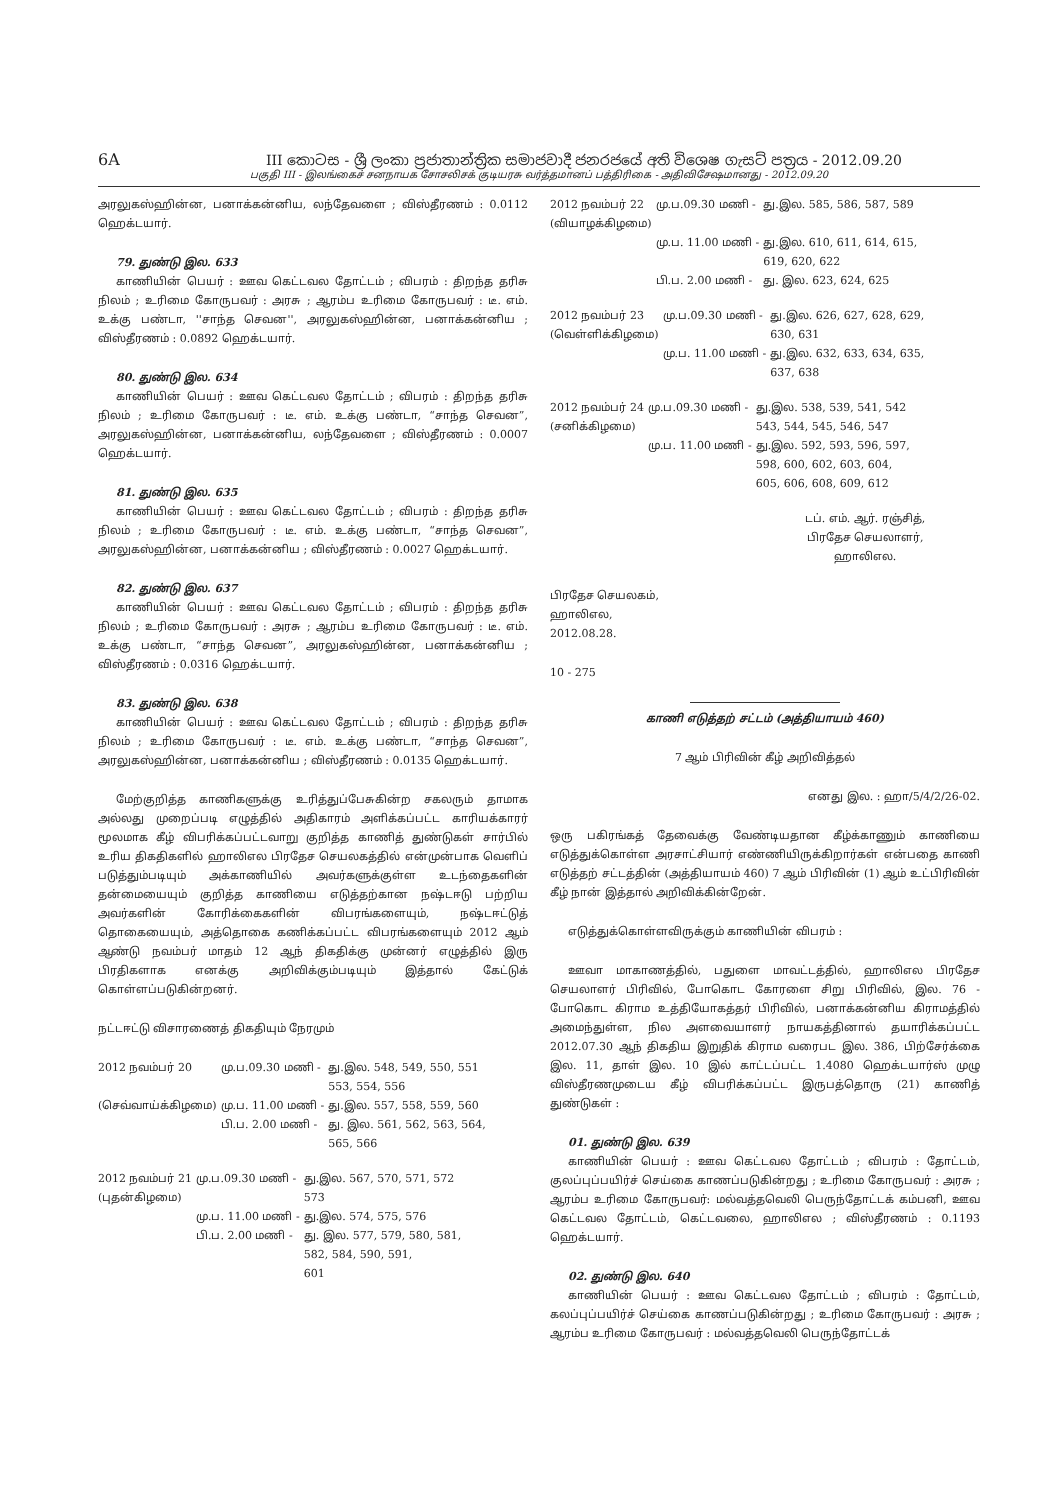6A III කොටස - ශ්‍රී ලංකා ප්‍රජාතාන්ත්‍රික සමාජවාදී ජනරජයේ අති විශෙෂ ගැසට් පත්‍රය - 2012.09.20
பகுதி III - இலங்கைச் சனநாயக சோசலிசக் குடியரசு வர்த்தமானப் பத்திரிகை - அதிவிசேஷமானது - 2012.09.20
அரலுகஸ்ஹின்ன, பனாக்கன்னிய, லந்தேவளை ; விஸ்தீரணம் : 0.0112 ஹெக்டயார்.
79. துண்டு இல. 633
காணியின் பெயர் : ஊவ கெட்டவல தோட்டம் ; விபரம் : திறந்த தரிசு நிலம் ; உரிமை கோருபவர் : அரசு ; ஆரம்ப உரிமை கோருபவர் : டீ. எம். உக்கு பண்டா, ''சாந்த செவன'', அரலுகஸ்ஹின்ன, பனாக்கன்னிய ; விஸ்தீரணம் : 0.0892 ஹெக்டயார்.
80. துண்டு இல. 634
காணியின் பெயர் : ஊவ கெட்டவல தோட்டம் ; விபரம் : திறந்த தரிசு நிலம் ; உரிமை கோருபவர் : டீ. எம். உக்கு பண்டா, “சாந்த செவன”, அரலுகஸ்ஹின்ன, பனாக்கன்னிய, லந்தேவளை ; விஸ்தீரணம் : 0.0007 ஹெக்டயார்.
81. துண்டு இல. 635
காணியின் பெயர் : ஊவ கெட்டவல தோட்டம் ; விபரம் : திறந்த தரிசு நிலம் ; உரிமை கோருபவர் : டீ. எம். உக்கு பண்டா, “சாந்த செவன”, அரலுகஸ்ஹின்ன, பனாக்கன்னிய ; விஸ்தீரணம் : 0.0027 ஹெக்டயார்.
82. துண்டு இல. 637
காணியின் பெயர் : ஊவ கெட்டவல தோட்டம் ; விபரம் : திறந்த தரிசு நிலம் ; உரிமை கோருபவர் : அரசு ; ஆரம்ப உரிமை கோருபவர் : டீ. எம். உக்கு பண்டா, “சாந்த செவன”, அரலுகஸ்ஹின்ன, பனாக்கன்னிய ; விஸ்தீரணம் : 0.0316 ஹெக்டயார்.
83. துண்டு இல. 638
காணியின் பெயர் : ஊவ கெட்டவல தோட்டம் ; விபரம் : திறந்த தரிசு நிலம் ; உரிமை கோருபவர் : டீ. எம். உக்கு பண்டா, “சாந்த செவன”, அரலுகஸ்ஹின்ன, பனாக்கன்னிய ; விஸ்தீரணம் : 0.0135 ஹெக்டயார்.
மேற்குறித்த காணிகளுக்கு உரித்துப்பேசுகின்ற சகலரும் தாமாக அல்லது முறைப்படி எழுத்தில் அதிகாரம் அளிக்கப்பட்ட காரியக்காரர் மூலமாக கீழ் விபரிக்கப்பட்டவாறு குறித்த காணித் துண்டுகள் சார்பில் உரிய திகதிகளில் ஹாலிஎல பிரதேச செயலகத்தில் என்முன்பாக வெளிப் படுத்தும்படியும் அக்காணியில் அவர்களுக்குள்ள உடந்தைகளின் தன்மையையும் குறித்த காணியை எடுத்தற்கான நஷ்டஈடு பற்றிய அவர்களின் கோரிக்கைகளின் விபரங்களையும், நஷ்டஈட்டுத் தொகையையும், அத்தொகை கணிக்கப்பட்ட விபரங்களையும் 2012 ஆம் ஆண்டு நவம்பர் மாதம் 12 ஆந் திகதிக்கு முன்னர் எழுத்தில் இரு பிரதிகளாக எனக்கு அறிவிக்கும்படியும் இத்தால் கேட்டுக் கொள்ளப்படுகின்றனர்.
நட்டஈட்டு விசாரணைத் திகதியும் நேரமும்
| 2012 நவம்பர் 20 | மு.ப.09.30 மணி - | து.இல. 548, 549, 550, 551 553, 554, 556 |
| (செவ்வாய்க்கிழமை) | மு.ப. 11.00 மணி - | து.இல. 557, 558, 559, 560 |
| | பி.ப. 2.00 மணி - | து. இல. 561, 562, 563, 564, 565, 566 |
| 2012 நவம்பர் 21 (புதன்கிழமை) | மு.ப.09.30 மணி - | து.இல. 567, 570, 571, 572 573 |
| | மு.ப. 11.00 மணி - | து.இல. 574, 575, 576 |
| | பி.ப. 2.00 மணி - | து. இல. 577, 579, 580, 581, 582, 584, 590, 591, 601 |
| 2012 நவம்பர் 22 (வியாழக்கிழமை) | மு.ப.09.30 மணி - | து.இல. 585, 586, 587, 589 |
| | மு.ப. 11.00 மணி - | து.இல. 610, 611, 614, 615, 619, 620, 622 |
| | பி.ப. 2.00 மணி - | து. இல. 623, 624, 625 |
| 2012 நவம்பர் 23 (வெள்ளிக்கிழமை) | மு.ப.09.30 மணி - | து.இல. 626, 627, 628, 629, 630, 631 |
| | மு.ப. 11.00 மணி - | து.இல. 632, 633, 634, 635, 637, 638 |
| 2012 நவம்பர் 24 (சனிக்கிழமை) | மு.ப.09.30 மணி - | து.இல. 538, 539, 541, 542 543, 544, 545, 546, 547 |
| | மு.ப. 11.00 மணி - | து.இல. 592, 593, 596, 597, 598, 600, 602, 603, 604, 605, 606, 608, 609, 612 |
டப். எம். ஆர். ரஞ்சித்,
பிரதேச செயலாளர்,
ஹாலிஎல.
பிரதேச செயலகம்,
ஹாலிஎல,
2012.08.28.
10 - 275
காணி எடுத்தற் சட்டம் (அத்தியாயம் 460)
7 ஆம் பிரிவின் கீழ் அறிவித்தல்
எனது இல. : ஹா/5/4/2/26-02.
ஒரு பகிரங்கத் தேவைக்கு வேண்டியதான கீழ்க்காணும் காணியை எடுத்துக்கொள்ள அரசாட்சியார் எண்ணியிருக்கிறார்கள் என்பதை காணி எடுத்தற் சட்டத்தின் (அத்தியாயம் 460) 7 ஆம் பிரிவின் (1) ஆம் உட்பிரிவின் கீழ் நான் இத்தால் அறிவிக்கின்றேன்.
எடுத்துக்கொள்ளவிருக்கும் காணியின் விபரம் :
ஊவா மாகாணத்தில், பதுளை மாவட்டத்தில், ஹாலிஎல பிரதேச செயலாளர் பிரிவில், போகொட கோரளை சிறு பிரிவில், இல. 76 - போகொட கிராம உத்தியோகத்தர் பிரிவில், பனாக்கன்னிய கிராமத்தில் அமைந்துள்ள, நில அளவையாளர் நாயகத்தினால் தயாரிக்கப்பட்ட 2012.07.30 ஆந் திகதிய இறுதிக் கிராம வரைபட இல. 386, பிற்சேர்க்கை இல. 11, தாள் இல. 10 இல் காட்டப்பட்ட 1.4080 ஹெக்டயார்ஸ் முழு விஸ்தீரணமுடைய கீழ் விபரிக்கப்பட்ட இருபத்தொரு (21) காணித் துண்டுகள் :
01. துண்டு இல. 639
காணியின் பெயர் : ஊவ கெட்டவல தோட்டம் ; விபரம் : தோட்டம், குலப்புப்பயிர்ச் செய்கை காணப்படுகின்றது ; உரிமை கோருபவர் : அரசு ; ஆரம்ப உரிமை கோருபவர்: மல்வத்தவெலி பெருந்தோட்டக் கம்பனி, ஊவ கெட்டவல தோட்டம், கெட்டவலை, ஹாலிஎல ; விஸ்தீரணம் : 0.1193 ஹெக்டயார்.
02. துண்டு இல. 640
காணியின் பெயர் : ஊவ கெட்டவல தோட்டம் ; விபரம் : தோட்டம், கலப்புப்பயிர்ச் செய்கை காணப்படுகின்றது ; உரிமை கோருபவர் : அரசு ; ஆரம்ப உரிமை கோருபவர் : மல்வத்தவெலி பெருந்தோட்டக்